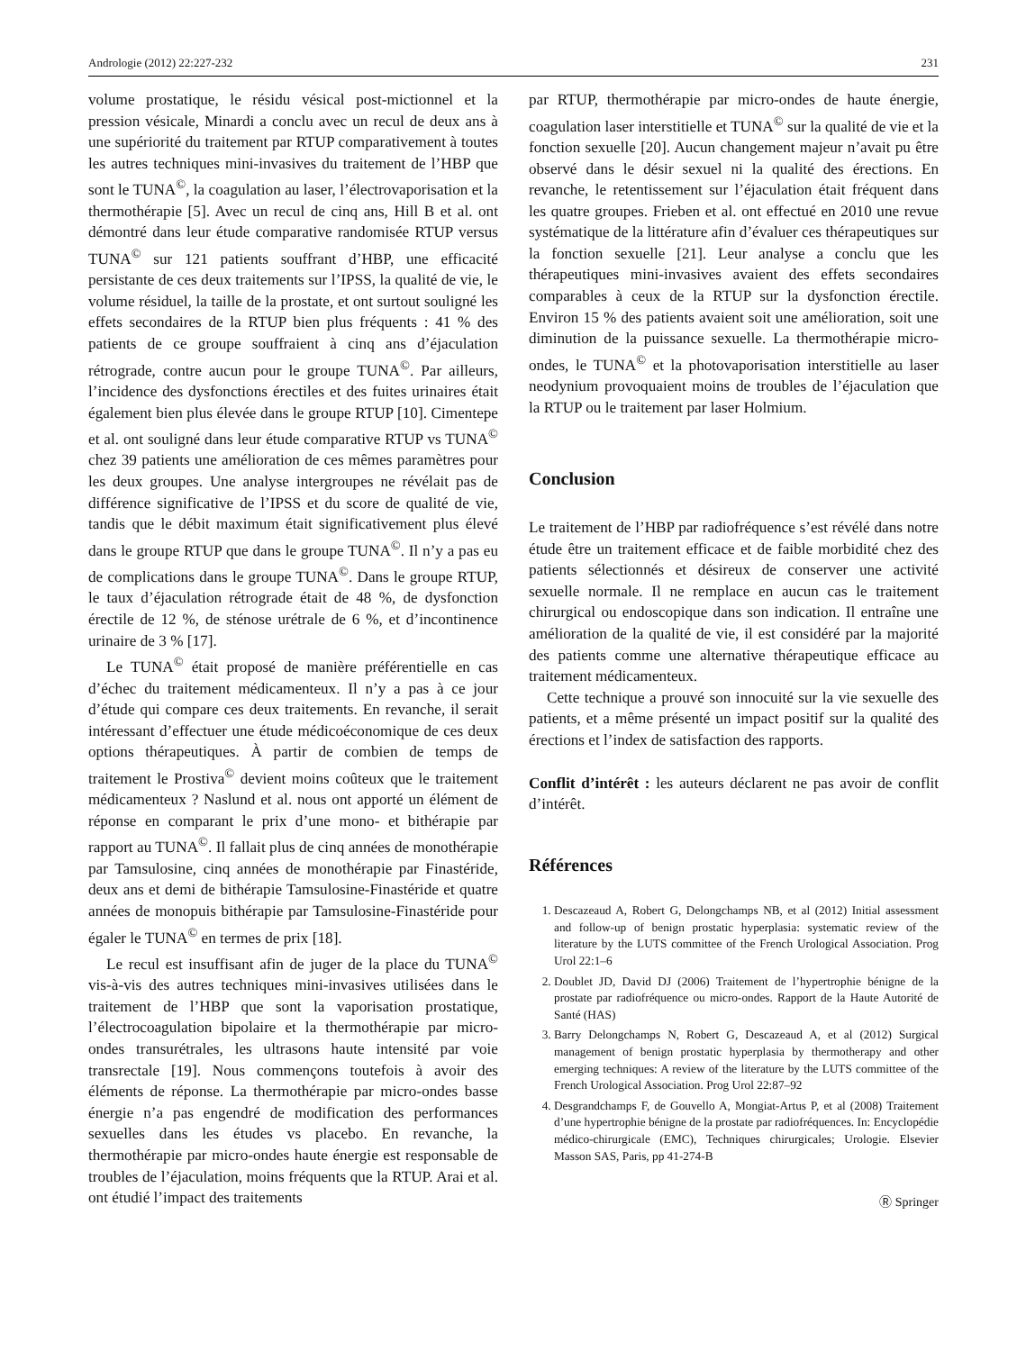Andrologie (2012) 22:227-232 231
volume prostatique, le résidu vésical post-mictionnel et la pression vésicale, Minardi a conclu avec un recul de deux ans à une supériorité du traitement par RTUP comparativement à toutes les autres techniques mini-invasives du traitement de l’HBP que sont le TUNA<sup>©</sup>, la coagulation au laser, l’électrovaporisation et la thermothérapie [5]. Avec un recul de cinq ans, Hill B et al. ont démontré dans leur étude comparative randomisée RTUP versus TUNA<sup>©</sup> sur 121 patients souffrant d’HBP, une efficacité persistante de ces deux traitements sur l’IPSS, la qualité de vie, le volume résiduel, la taille de la prostate, et ont surtout souligné les effets secondaires de la RTUP bien plus fréquents : 41 % des patients de ce groupe souffraient à cinq ans d’éjaculation rétrograde, contre aucun pour le groupe TUNA<sup>©</sup>. Par ailleurs, l’incidence des dysfonctions érectiles et des fuites urinaires était également bien plus élevée dans le groupe RTUP [10]. Cimentepe et al. ont souligné dans leur étude comparative RTUP vs TUNA<sup>©</sup> chez 39 patients une amélioration de ces mêmes paramètres pour les deux groupes. Une analyse intergroupes ne révélait pas de différence significative de l’IPSS et du score de qualité de vie, tandis que le débit maximum était significativement plus élevé dans le groupe RTUP que dans le groupe TUNA<sup>©</sup>. Il n’y a pas eu de complications dans le groupe TUNA<sup>©</sup>. Dans le groupe RTUP, le taux d’éjaculation rétrograde était de 48 %, de dysfonction érectile de 12 %, de sténose urétrale de 6 %, et d’incontinence urinaire de 3 % [17].
Le TUNA<sup>©</sup> était proposé de manière préférentielle en cas d’échec du traitement médicamenteux. Il n’y a pas à ce jour d’étude qui compare ces deux traitements. En revanche, il serait intéressant d’effectuer une étude médicoéconomique de ces deux options thérapeutiques. À partir de combien de temps de traitement le Prostiva<sup>©</sup> devient moins coûteux que le traitement médicamenteux ? Naslund et al. nous ont apporté un élément de réponse en comparant le prix d’une mono- et bithérapie par rapport au TUNA<sup>©</sup>. Il fallait plus de cinq années de monothérapie par Tamsulosine, cinq années de monothérapie par Finastéride, deux ans et demi de bithérapie Tamsulosine-Finastéride et quatre années de monopuis bithérapie par Tamsulosine-Finastéride pour égaler le TUNA<sup>©</sup> en termes de prix [18].
Le recul est insuffisant afin de juger de la place du TUNA<sup>©</sup> vis-à-vis des autres techniques mini-invasives utilisées dans le traitement de l’HBP que sont la vaporisation prostatique, l’électrocoagulation bipolaire et la thermothérapie par micro-ondes transurétrales, les ultrasons haute intensité par voie transrectale [19]. Nous commençons toutefois à avoir des éléments de réponse. La thermothérapie par micro-ondes basse énergie n’a pas engendré de modification des performances sexuelles dans les études vs placebo. En revanche, la thermothérapie par micro-ondes haute énergie est responsable de troubles de l’éjaculation, moins fréquents que la RTUP. Arai et al. ont étudié l’impact des traitements
par RTUP, thermothérapie par micro-ondes de haute énergie, coagulation laser interstitielle et TUNA<sup>©</sup> sur la qualité de vie et la fonction sexuelle [20]. Aucun changement majeur n’avait pu être observé dans le désir sexuel ni la qualité des érections. En revanche, le retentissement sur l’éjaculation était fréquent dans les quatre groupes. Frieben et al. ont effectué en 2010 une revue systématique de la littérature afin d’évaluer ces thérapeutiques sur la fonction sexuelle [21]. Leur analyse a conclu que les thérapeutiques mini-invasives avaient des effets secondaires comparables à ceux de la RTUP sur la dysfonction érectile. Environ 15 % des patients avaient soit une amélioration, soit une diminution de la puissance sexuelle. La thermothérapie micro-ondes, le TUNA<sup>©</sup> et la photovaporisation interstitielle au laser neodynium provoquaient moins de troubles de l’éjaculation que la RTUP ou le traitement par laser Holmium.
Conclusion
Le traitement de l’HBP par radiofréquence s’est révélé dans notre étude être un traitement efficace et de faible morbidité chez des patients sélectionnés et désireux de conserver une activité sexuelle normale. Il ne remplace en aucun cas le traitement chirurgical ou endoscopique dans son indication. Il entraîne une amélioration de la qualité de vie, il est considéré par la majorité des patients comme une alternative thérapeutique efficace au traitement médicamenteux.
Cette technique a prouvé son innocuité sur la vie sexuelle des patients, et a même présenté un impact positif sur la qualité des érections et l’index de satisfaction des rapports.
Conflit d’intérêt : les auteurs déclarent ne pas avoir de conflit d’intérêt.
Références
1. Descazeaud A, Robert G, Delongchamps NB, et al (2012) Initial assessment and follow-up of benign prostatic hyperplasia: systematic review of the literature by the LUTS committee of the French Urological Association. Prog Urol 22:1–6
2. Doublet JD, David DJ (2006) Traitement de l’hypertrophie bénigne de la prostate par radiofréquence ou micro-ondes. Rapport de la Haute Autorité de Santé (HAS)
3. Barry Delongchamps N, Robert G, Descazeaud A, et al (2012) Surgical management of benign prostatic hyperplasia by thermotherapy and other emerging techniques: A review of the literature by the LUTS committee of the French Urological Association. Prog Urol 22:87–92
4. Desgrandchamps F, de Gouvello A, Mongiat-Artus P, et al (2008) Traitement d’une hypertrophie bénigne de la prostate par radiofréquences. In: Encyclopédie médico-chirurgicale (EMC), Techniques chirurgicales; Urologie. Elsevier Masson SAS, Paris, pp 41-274-B
Ⓡ Springer